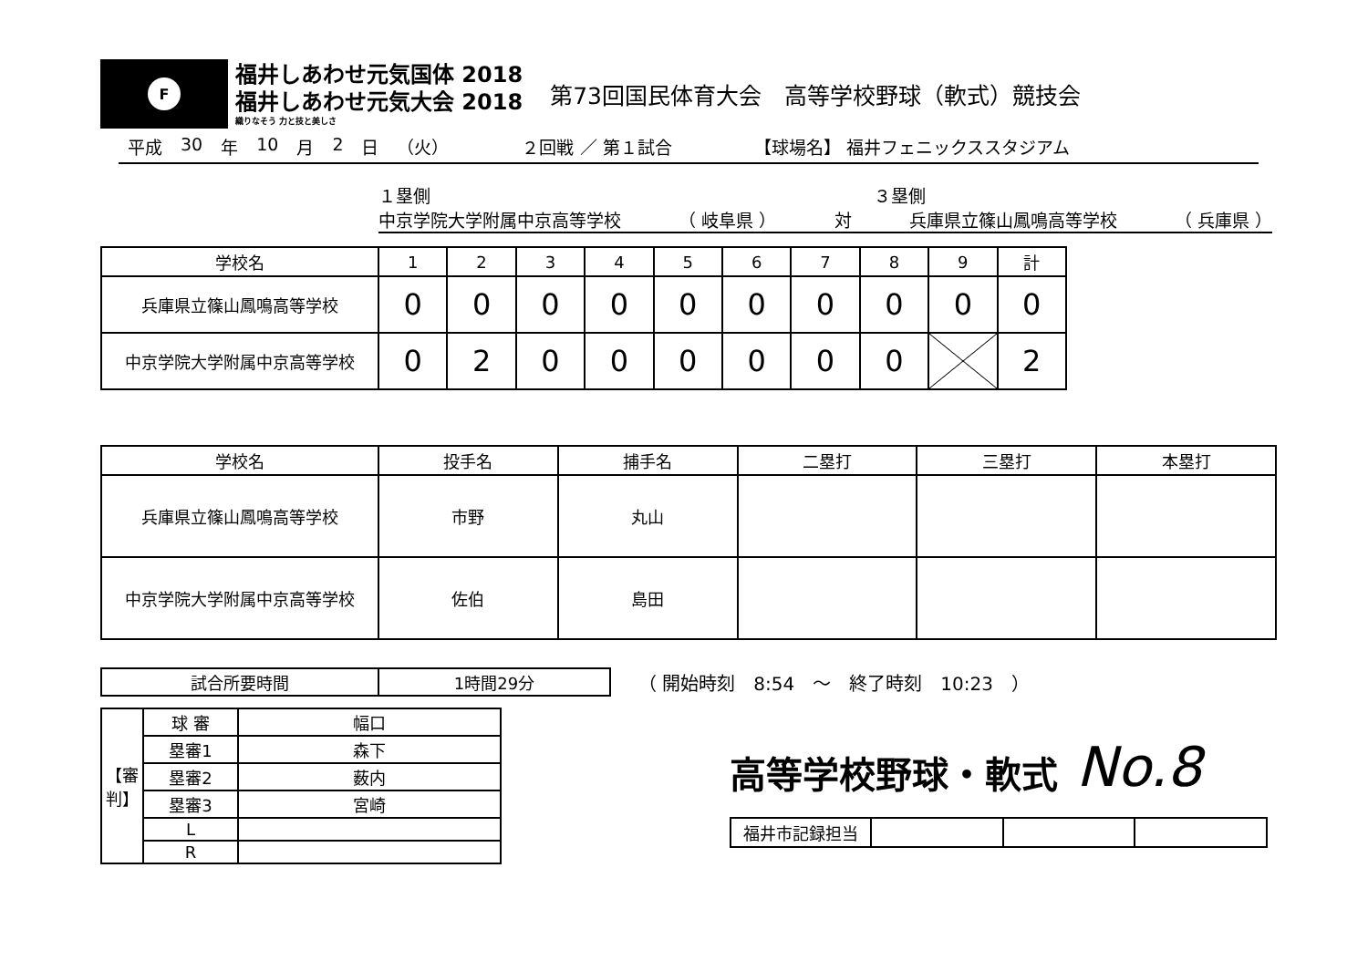F
福井しあわせ元気国体 2018
福井しあわせ元気大会 2018
織りなそう 力と技と美しさ
第73回国民体育大会　高等学校野球（軟式）競技会
平成 30 年 10 月 2 日 （火） ２回戦 ／ 第１試合 【球場名】 福井フェニックススタジアム
１塁側 ３塁側
中京学院大学附属中京高等学校 （ 岐阜県 ） 対 兵庫県立篠山鳳鳴高等学校 （ 兵庫県 ）
| 学校名 | 1 | 2 | 3 | 4 | 5 | 6 | 7 | 8 | 9 | 計 |
| --- | --- | --- | --- | --- | --- | --- | --- | --- | --- | --- |
| 兵庫県立篠山鳳鳴高等学校 | 0 | 0 | 0 | 0 | 0 | 0 | 0 | 0 | 0 | 0 |
| 中京学院大学附属中京高等学校 | 0 | 2 | 0 | 0 | 0 | 0 | 0 | 0 | | 2 |
| 学校名 | 投手名 | 捕手名 | 二塁打 | 三塁打 | 本塁打 |
| --- | --- | --- | --- | --- | --- |
| 兵庫県立篠山鳳鳴高等学校 | 市野 | 丸山 | | | |
| 中京学院大学附属中京高等学校 | 佐伯 | 島田 | | | |
| 試合所要時間 | 1時間29分 |
（ 開始時刻　8:54　～　終了時刻　10:23　）
| 【審判】 | 球 審 | 幅口 |
| | 塁審1 | 森下 |
| | 塁審2 | 薮内 |
| | 塁審3 | 宮崎 |
| | L | |
| | R | |
高等学校野球・軟式 No.8
| 福井市記録担当 | | | |